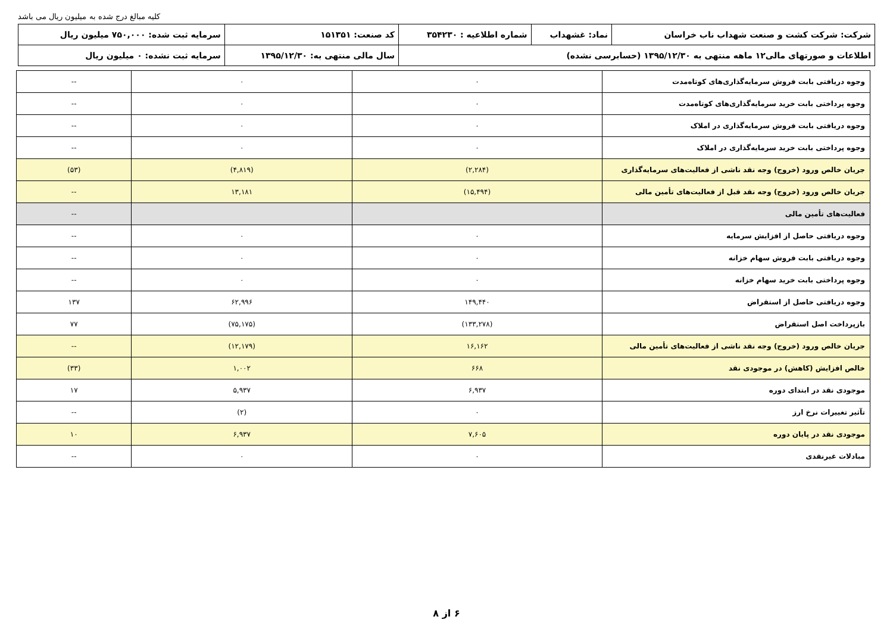کلیه مبالغ درج شده به میلیون ریال می باشد
| شرکت: شرکت کشت و صنعت شهداب ناب خراسان | نماد: غشهداب | شماره اطلاعیه : ۳۵۴۲۳۰ | کد صنعت: ۱۵۱۳۵۱ | سرمایه ثبت شده: ۷۵۰,۰۰۰ میلیون ریال |
| اطلاعات و صورتهای مالی۱۲ ماهه منتهی به ۱۳۹۵/۱۲/۳۰ (حسابرسی نشده) | | | سال مالی منتهی به: ۱۳۹۵/۱۲/۳۰ | سرمایه ثبت نشده: ۰ میلیون ریال |
| وجوه دریافتی بابت فروش سرمایه‌گذاری‌های کوتاه‌مدت | ۰ | ۰ | -- |
| وجوه پرداختی بابت خرید سرمایه‌گذاری‌های کوتاه‌مدت | ۰ | ۰ | -- |
| وجوه دریافتی بابت فروش سرمایه‌گذاری در املاک | ۰ | ۰ | -- |
| وجوه پرداختی بابت خرید سرمایه‌گذاری در املاک | ۰ | ۰ | -- |
| جریان خالص ورود (خروج) وجه نقد ناشی از فعالیت‌های سرمایه‌گذاری | (۲,۲۸۴) | (۴,۸۱۹) | (۵۳) |
| جریان خالص ورود (خروج) وجه نقد قبل از فعالیت‌های تأمین مالی | (۱۵,۴۹۴) | ۱۳,۱۸۱ | -- |
| فعالیت‌های تأمین مالی | | | -- |
| وجوه دریافتی حاصل از افزایش سرمایه | ۰ | ۰ | -- |
| وجوه دریافتی بابت فروش سهام خزانه | ۰ | ۰ | -- |
| وجوه پرداختی بابت خرید سهام خزانه | ۰ | ۰ | -- |
| وجوه دریافتی حاصل از استقراض | ۱۴۹,۴۴۰ | ۶۲,۹۹۶ | ۱۳۷ |
| بازپرداخت اصل استقراض | (۱۳۳,۲۷۸) | (۷۵,۱۷۵) | ۷۷ |
| جریان خالص ورود (خروج) وجه نقد ناشی از فعالیت‌های تأمین مالی | ۱۶,۱۶۲ | (۱۲,۱۷۹) | -- |
| خالص افزایش (کاهش) در موجودی نقد | ۶۶۸ | ۱,۰۰۲ | (۳۳) |
| موجودی نقد در ابتدای دوره | ۶,۹۳۷ | ۵,۹۳۷ | ۱۷ |
| تآثیر تغییرات نرخ ارز | ۰ | (۲) | -- |
| موجودی نقد در پایان دوره | ۷,۶۰۵ | ۶,۹۳۷ | ۱۰ |
| مبادلات غیرنقدی | ۰ | ۰ | -- |
۶ از ۸